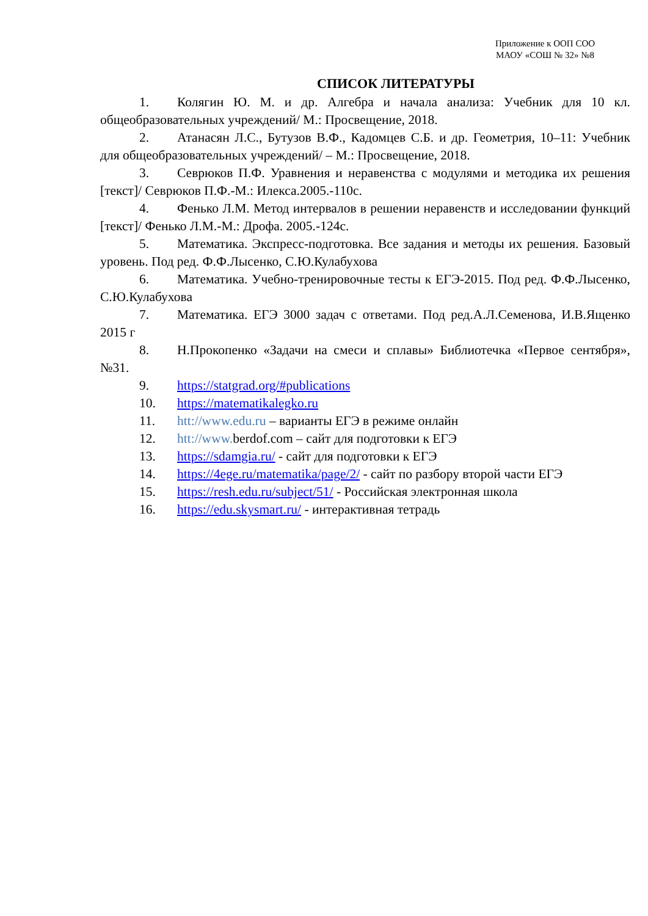Приложение к ООП СОО
МАОУ «СОШ № 32» №8
СПИСОК ЛИТЕРАТУРЫ
1. Колягин Ю. М. и др. Алгебра и начала анализа: Учебник для 10 кл. общеобразовательных учреждений/ М.: Просвещение, 2018.
2. Атанасян Л.С., Бутузов В.Ф., Кадомцев С.Б. и др. Геометрия, 10–11: Учебник для общеобразовательных учреждений/ – М.: Просвещение, 2018.
3. Севрюков П.Ф. Уравнения и неравенства с модулями и методика их решения [текст]/ Севрюков П.Ф.-М.: Илекса.2005.-110с.
4. Фенько Л.М. Метод интервалов в решении неравенств и исследовании функций [текст]/ Фенько Л.М.-М.: Дрофа. 2005.-124с.
5. Математика. Экспресс-подготовка. Все задания и методы их решения. Базовый уровень. Под ред. Ф.Ф.Лысенко, С.Ю.Кулабухова
6. Математика. Учебно-тренировочные тесты к ЕГЭ-2015. Под ред. Ф.Ф.Лысенко, С.Ю.Кулабухова
7. Математика. ЕГЭ 3000 задач с ответами. Под ред.А.Л.Семенова, И.В.Ященко 2015 г
8. Н.Прокопенко «Задачи на смеси и сплавы» Библиотечка «Первое сентября», №31.
9. https://statgrad.org/#publications
10. https://matematikalegko.ru
11. htt://www.edu.ru – варианты ЕГЭ в режиме онлайн
12. htt://www. berdof.com – сайт для подготовки к ЕГЭ
13. https://sdamgia.ru/ - сайт для подготовки к ЕГЭ
14. https://4ege.ru/matematika/page/2/ - сайт по разбору второй части ЕГЭ
15. https://resh.edu.ru/subject/51/ - Российская электронная школа
16. https://edu.skysmart.ru/ - интерактивная тетрадь